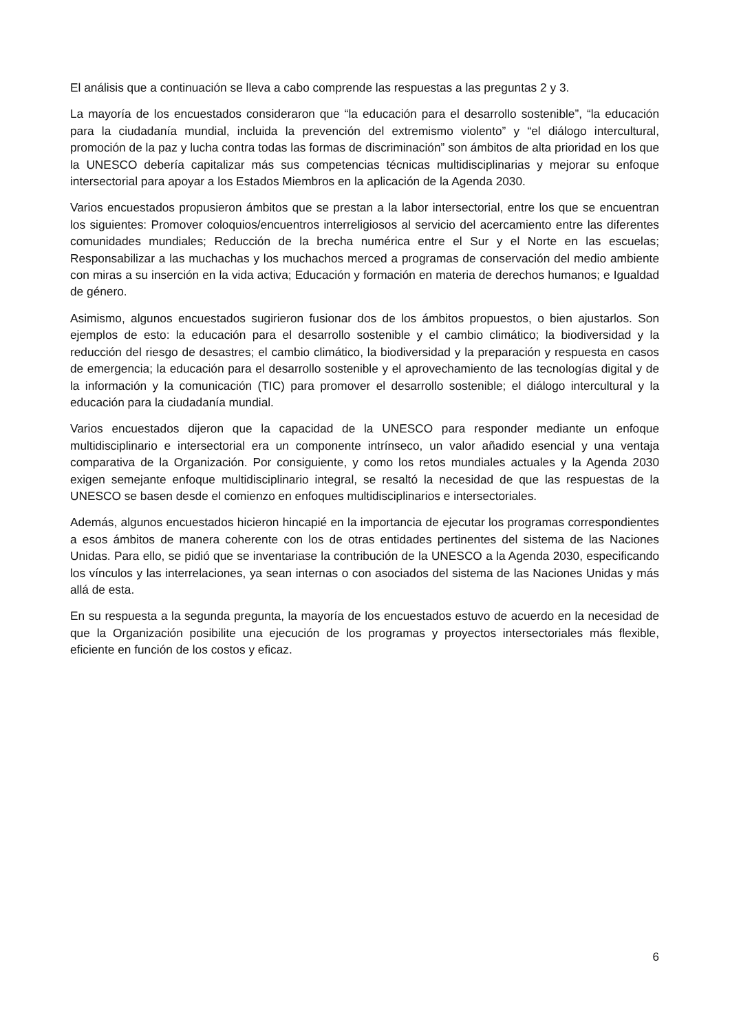El análisis que a continuación se lleva a cabo comprende las respuestas a las preguntas 2 y 3.
La mayoría de los encuestados consideraron que “la educación para el desarrollo sostenible”, “la educación para la ciudadanía mundial, incluida la prevención del extremismo violento” y “el diálogo intercultural, promoción de la paz y lucha contra todas las formas de discriminación” son ámbitos de alta prioridad en los que la UNESCO debería capitalizar más sus competencias técnicas multidisciplinarias y mejorar su enfoque intersectorial para apoyar a los Estados Miembros en la aplicación de la Agenda 2030.
Varios encuestados propusieron ámbitos que se prestan a la labor intersectorial, entre los que se encuentran los siguientes: Promover coloquios/encuentros interreligiosos al servicio del acercamiento entre las diferentes comunidades mundiales; Reducción de la brecha numérica entre el Sur y el Norte en las escuelas; Responsabilizar a las muchachas y los muchachos merced a programas de conservación del medio ambiente con miras a su inserción en la vida activa; Educación y formación en materia de derechos humanos; e Igualdad de género.
Asimismo, algunos encuestados sugirieron fusionar dos de los ámbitos propuestos, o bien ajustarlos. Son ejemplos de esto: la educación para el desarrollo sostenible y el cambio climático; la biodiversidad y la reducción del riesgo de desastres; el cambio climático, la biodiversidad y la preparación y respuesta en casos de emergencia; la educación para el desarrollo sostenible y el aprovechamiento de las tecnologías digital y de la información y la comunicación (TIC) para promover el desarrollo sostenible; el diálogo intercultural y la educación para la ciudadanía mundial.
Varios encuestados dijeron que la capacidad de la UNESCO para responder mediante un enfoque multidisciplinario e intersectorial era un componente intrínseco, un valor añadido esencial y una ventaja comparativa de la Organización. Por consiguiente, y como los retos mundiales actuales y la Agenda 2030 exigen semejante enfoque multidisciplinario integral, se resaltó la necesidad de que las respuestas de la UNESCO se basen desde el comienzo en enfoques multidisciplinarios e intersectoriales.
Además, algunos encuestados hicieron hincapié en la importancia de ejecutar los programas correspondientes a esos ámbitos de manera coherente con los de otras entidades pertinentes del sistema de las Naciones Unidas. Para ello, se pidió que se inventariase la contribución de la UNESCO a la Agenda 2030, especificando los vínculos y las interrelaciones, ya sean internas o con asociados del sistema de las Naciones Unidas y más allá de esta.
En su respuesta a la segunda pregunta, la mayoría de los encuestados estuvo de acuerdo en la necesidad de que la Organización posibilite una ejecución de los programas y proyectos intersectoriales más flexible, eficiente en función de los costos y eficaz.
6